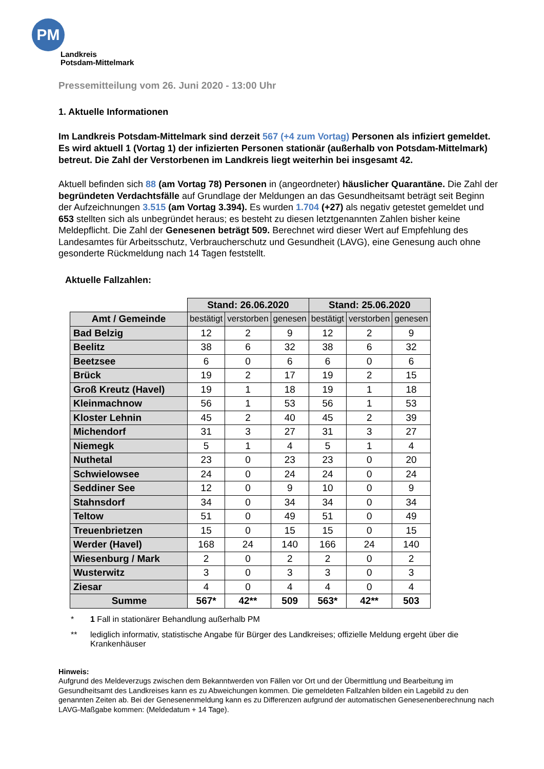PM
Landkreis
Potsdam-Mittelmark
Pressemitteilung vom 26. Juni 2020 - 13:00 Uhr
1. Aktuelle Informationen
Im Landkreis Potsdam-Mittelmark sind derzeit 567 (+4 zum Vortag) Personen als infiziert gemeldet. Es wird aktuell 1 (Vortag 1) der infizierten Personen stationär (außerhalb von Potsdam-Mittelmark) betreut. Die Zahl der Verstorbenen im Landkreis liegt weiterhin bei insgesamt 42.
Aktuell befinden sich 88 (am Vortag 78) Personen in (angeordneter) häuslicher Quarantäne. Die Zahl der begründeten Verdachtsfälle auf Grundlage der Meldungen an das Gesundheitsamt beträgt seit Beginn der Aufzeichnungen 3.515 (am Vortag 3.394). Es wurden 1.704 (+27) als negativ getestet gemeldet und 653 stellten sich als unbegründet heraus; es besteht zu diesen letztgenannten Zahlen bisher keine Meldepflicht. Die Zahl der Genesenen beträgt 509. Berechnet wird dieser Wert auf Empfehlung des Landesamtes für Arbeitsschutz, Verbraucherschutz und Gesundheit (LAVG), eine Genesung auch ohne gesonderte Rückmeldung nach 14 Tagen feststellt.
Aktuelle Fallzahlen:
| | Stand: 26.06.2020 | | | Stand: 25.06.2020 | | |
| --- | --- | --- | --- | --- | --- | --- |
| Amt / Gemeinde | bestätigt | verstorben | genesen | bestätigt | verstorben | genesen |
| Bad Belzig | 12 | 2 | 9 | 12 | 2 | 9 |
| Beelitz | 38 | 6 | 32 | 38 | 6 | 32 |
| Beetzsee | 6 | 0 | 6 | 6 | 0 | 6 |
| Brück | 19 | 2 | 17 | 19 | 2 | 15 |
| Groß Kreutz (Havel) | 19 | 1 | 18 | 19 | 1 | 18 |
| Kleinmachnow | 56 | 1 | 53 | 56 | 1 | 53 |
| Kloster Lehnin | 45 | 2 | 40 | 45 | 2 | 39 |
| Michendorf | 31 | 3 | 27 | 31 | 3 | 27 |
| Niemegk | 5 | 1 | 4 | 5 | 1 | 4 |
| Nuthetal | 23 | 0 | 23 | 23 | 0 | 20 |
| Schwielowsee | 24 | 0 | 24 | 24 | 0 | 24 |
| Seddiner See | 12 | 0 | 9 | 10 | 0 | 9 |
| Stahnsdorf | 34 | 0 | 34 | 34 | 0 | 34 |
| Teltow | 51 | 0 | 49 | 51 | 0 | 49 |
| Treuenbrietzen | 15 | 0 | 15 | 15 | 0 | 15 |
| Werder (Havel) | 168 | 24 | 140 | 166 | 24 | 140 |
| Wiesenburg / Mark | 2 | 0 | 2 | 2 | 0 | 2 |
| Wusterwitz | 3 | 0 | 3 | 3 | 0 | 3 |
| Ziesar | 4 | 0 | 4 | 4 | 0 | 4 |
| Summe | 567* | 42** | 509 | 563* | 42** | 503 |
* 1 Fall in stationärer Behandlung außerhalb PM
** lediglich informativ, statistische Angabe für Bürger des Landkreises; offizielle Meldung ergeht über die Krankenhäuser
Hinweis:
Aufgrund des Meldeverzugs zwischen dem Bekanntwerden von Fällen vor Ort und der Übermittlung und Bearbeitung im Gesundheitsamt des Landkreises kann es zu Abweichungen kommen. Die gemeldeten Fallzahlen bilden ein Lagebild zu den genannten Zeiten ab. Bei der Genesenenmeldung kann es zu Differenzen aufgrund der automatischen Genesenenberechnung nach LAVG-Maßgabe kommen: (Meldedatum + 14 Tage).